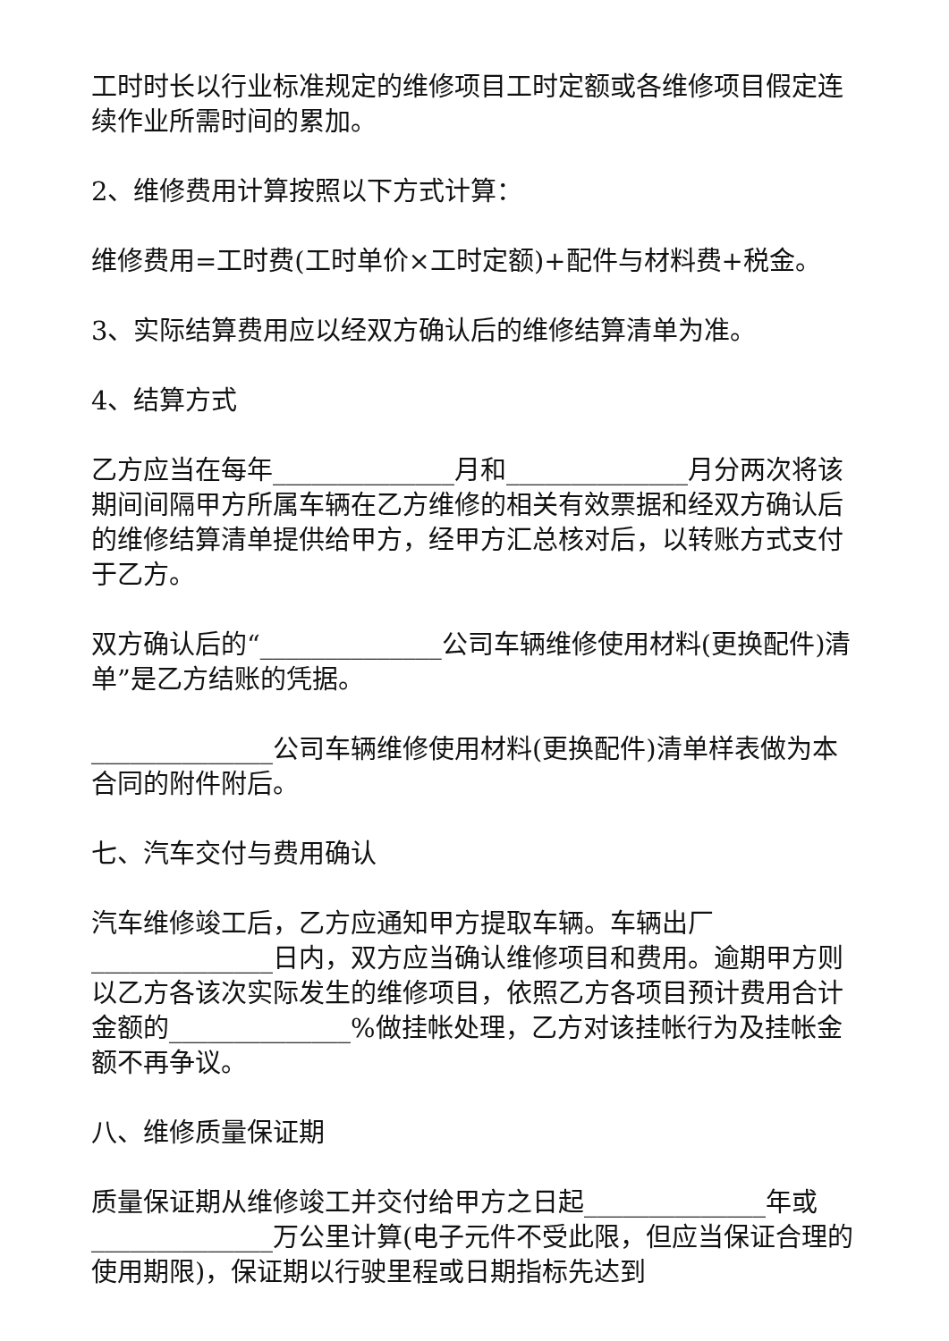工时时长以行业标准规定的维修项目工时定额或各维修项目假定连续作业所需时间的累加。
2、维修费用计算按照以下方式计算：
维修费用=工时费(工时单价×工时定额)+配件与材料费+税金。
3、实际结算费用应以经双方确认后的维修结算清单为准。
4、结算方式
乙方应当在每年______________月和______________月分两次将该期间间隔甲方所属车辆在乙方维修的相关有效票据和经双方确认后的维修结算清单提供给甲方，经甲方汇总核对后，以转账方式支付于乙方。
双方确认后的“______________公司车辆维修使用材料(更换配件)清单”是乙方结账的凭据。
______________公司车辆维修使用材料(更换配件)清单样表做为本合同的附件附后。
七、汽车交付与费用确认
汽车维修竣工后，乙方应通知甲方提取车辆。车辆出厂______________日内，双方应当确认维修项目和费用。逾期甲方则以乙方各该次实际发生的维修项目，依照乙方各项目预计费用合计金额的______________%做挂帐处理，乙方对该挂帐行为及挂帐金额不再争议。
八、维修质量保证期
质量保证期从维修竣工并交付给甲方之日起______________年或______________万公里计算(电子元件不受此限，但应当保证合理的使用期限)，保证期以行驶里程或日期指标先达到